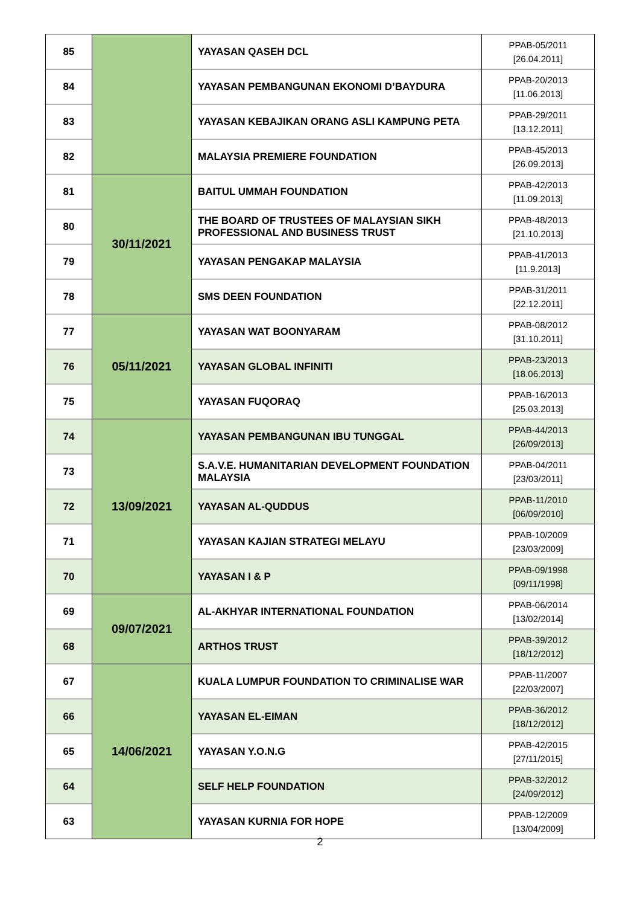| 85 | | YAYASAN QASEH DCL | PPAB-05/2011 [26.04.2011] |
| 84 | | YAYASAN PEMBANGUNAN EKONOMI D’BAYDURA | PPAB-20/2013 [11.06.2013] |
| 83 | | YAYASAN KEBAJIKAN ORANG ASLI KAMPUNG PETA | PPAB-29/2011 [13.12.2011] |
| 82 | | MALAYSIA PREMIERE FOUNDATION | PPAB-45/2013 [26.09.2013] |
| 81 | 30/11/2021 | BAITUL UMMAH FOUNDATION | PPAB-42/2013 [11.09.2013] |
| 80 | | THE BOARD OF TRUSTEES OF MALAYSIAN SIKH PROFESSIONAL AND BUSINESS TRUST | PPAB-48/2013 [21.10.2013] |
| 79 | | YAYASAN PENGAKAP MALAYSIA | PPAB-41/2013 [11.9.2013] |
| 78 | | SMS DEEN FOUNDATION | PPAB-31/2011 [22.12.2011] |
| 77 | 05/11/2021 | YAYASAN WAT BOONYARAM | PPAB-08/2012 [31.10.2011] |
| 76 | | YAYASAN GLOBAL INFINITI | PPAB-23/2013 [18.06.2013] |
| 75 | | YAYASAN FUQORAQ | PPAB-16/2013 [25.03.2013] |
| 74 | 13/09/2021 | YAYASAN PEMBANGUNAN IBU TUNGGAL | PPAB-44/2013 [26/09/2013] |
| 73 | | S.A.V.E. HUMANITARIAN DEVELOPMENT FOUNDATION MALAYSIA | PPAB-04/2011 [23/03/2011] |
| 72 | | YAYASAN AL-QUDDUS | PPAB-11/2010 [06/09/2010] |
| 71 | | YAYASAN KAJIAN STRATEGI MELAYU | PPAB-10/2009 [23/03/2009] |
| 70 | | YAYASAN I & P | PPAB-09/1998 [09/11/1998] |
| 69 | 09/07/2021 | AL-AKHYAR INTERNATIONAL FOUNDATION | PPAB-06/2014 [13/02/2014] |
| 68 | | ARTHOS TRUST | PPAB-39/2012 [18/12/2012] |
| 67 | 14/06/2021 | KUALA LUMPUR FOUNDATION TO CRIMINALISE WAR | PPAB-11/2007 [22/03/2007] |
| 66 | | YAYASAN EL-EIMAN | PPAB-36/2012 [18/12/2012] |
| 65 | | YAYASAN Y.O.N.G | PPAB-42/2015 [27/11/2015] |
| 64 | | SELF HELP FOUNDATION | PPAB-32/2012 [24/09/2012] |
| 63 | | YAYASAN KURNIA FOR HOPE | PPAB-12/2009 [13/04/2009] |
2